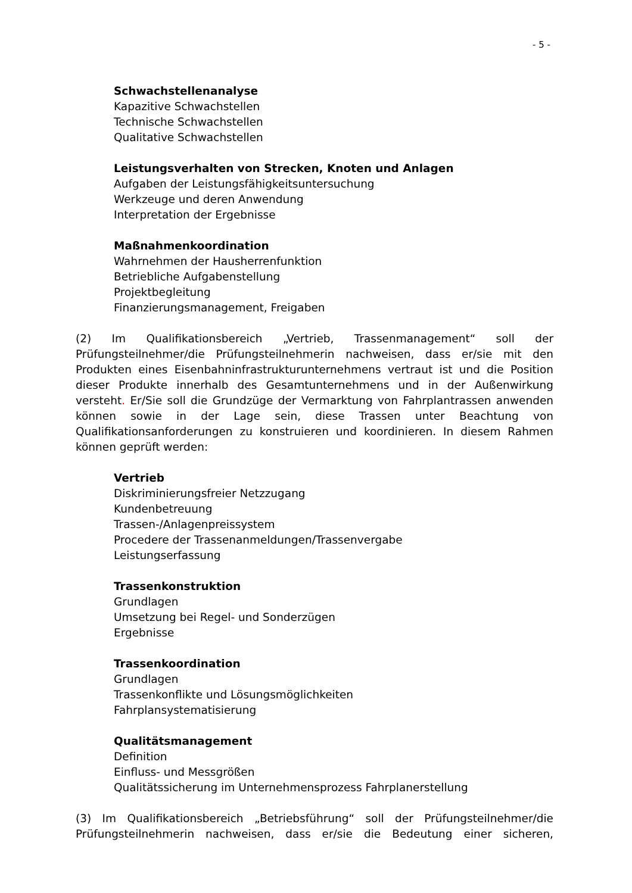- 5 -
Schwachstellenanalyse
Kapazitive Schwachstellen
Technische Schwachstellen
Qualitative Schwachstellen
Leistungsverhalten von Strecken, Knoten und Anlagen
Aufgaben der Leistungsfähigkeitsuntersuchung
Werkzeuge und deren Anwendung
Interpretation der Ergebnisse
Maßnahmenkoordination
Wahrnehmen der Hausherrenfunktion
Betriebliche Aufgabenstellung
Projektbegleitung
Finanzierungsmanagement, Freigaben
(2) Im Qualifikationsbereich „Vertrieb, Trassenmanagement“ soll der Prüfungsteilnehmer/die Prüfungsteilnehmerin nachweisen, dass er/sie mit den Produkten eines Eisenbahninfrastrukturunternehmens vertraut ist und die Position dieser Produkte innerhalb des Gesamtunternehmens und in der Außenwirkung versteht. Er/Sie soll die Grundzüge der Vermarktung von Fahrplantrassen anwenden können sowie in der Lage sein, diese Trassen unter Beachtung von Qualifikationsanforderungen zu konstruieren und koordinieren. In diesem Rahmen können geprüft werden:
Vertrieb
Diskriminierungsfreier Netzzugang
Kundenbetreuung
Trassen-/Anlagenpreissystem
Procedere der Trassenanmeldungen/Trassenvergabe
Leistungserfassung
Trassenkonstruktion
Grundlagen
Umsetzung bei Regel- und Sonderzügen
Ergebnisse
Trassenkoordination
Grundlagen
Trassenkonflikte und Lösungsmöglichkeiten
Fahrplansystematisierung
Qualitätsmanagement
Definition
Einfluss- und Messgrößen
Qualitätssicherung im Unternehmensprozess Fahrplanerstellung
(3) Im Qualifikationsbereich „Betriebsführung“ soll der Prüfungsteilnehmer/die Prüfungsteilnehmerin nachweisen, dass er/sie die Bedeutung einer sicheren,